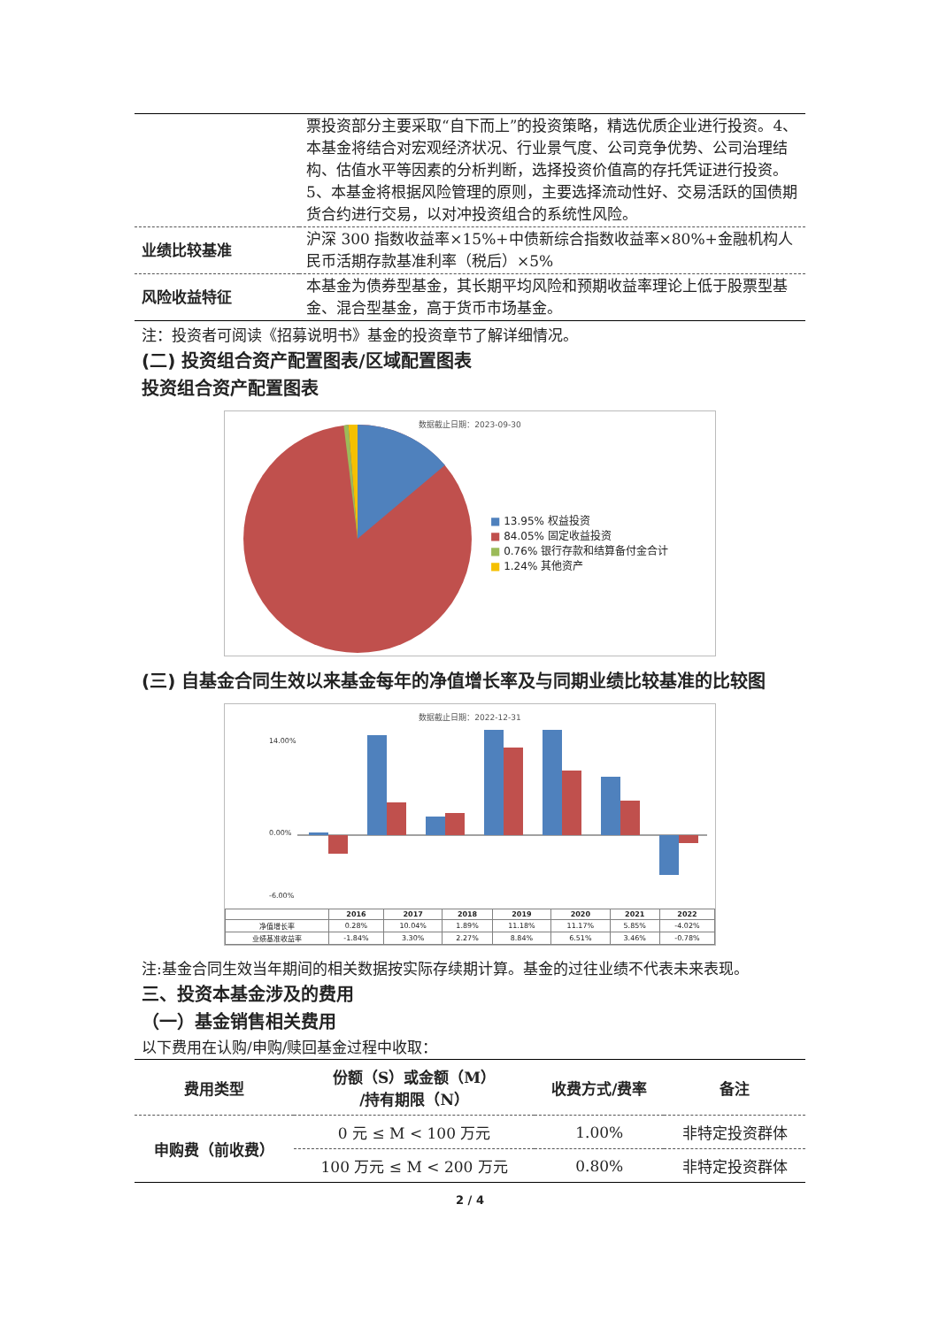| | 票投资部分主要采取“自下而上”的投资策略，精选优质企业进行投资。4、本基金将结合对宏观经济状况、行业景气度、公司竞争优势、公司治理结构、估值水平等因素的分析判断，选择投资价值高的存托凭证进行投资。5、本基金将根据风险管理的原则，主要选择流动性好、交易活跃的国债期货合约进行交易，以对冲投资组合的系统性风险。 |
| 业绩比较基准 | 沪深 300 指数收益率×15%+中债新综合指数收益率×80%+金融机构人民币活期存款基准利率（税后）×5% |
| 风险收益特征 | 本基金为债券型基金，其长期平均风险和预期收益率理论上低于股票型基金、混合型基金，高于货币市场基金。 |
注：投资者可阅读《招募说明书》基金的投资章节了解详细情况。
(二) 投资组合资产配置图表/区域配置图表
投资组合资产配置图表
数据截止日期：2023-09-30
■ 13.95% 权益投资
■ 84.05% 固定收益投资
■ 0.76% 银行存款和结算备付金合计
■ 1.24% 其他资产
(三) 自基金合同生效以来基金每年的净值增长率及与同期业绩比较基准的比较图
数据截止日期：2022-12-31
14.00%
0.00%
-6.00%
| | 2016 | 2017 | 2018 | 2019 | 2020 | 2021 | 2022 |
| --- | --- | --- | --- | --- | --- | --- | --- |
| 净值增长率 | 0.28% | 10.04% | 1.89% | 11.18% | 11.17% | 5.85% | -4.02% |
| 业绩基准收益率 | -1.84% | 3.30% | 2.27% | 8.84% | 6.51% | 3.46% | -0.78% |
注:基金合同生效当年期间的相关数据按实际存续期计算。基金的过往业绩不代表未来表现。
三、投资本基金涉及的费用
（一）基金销售相关费用
以下费用在认购/申购/赎回基金过程中收取：
| 费用类型 | 份额（S）或金额（M） /持有期限（N） | 收费方式/费率 | 备注 |
| --- | --- | --- | --- |
| 申购费（前收费） | 0 元 ≤ M < 100 万元 | 1.00% | 非特定投资群体 |
| | 100 万元 ≤ M < 200 万元 | 0.80% | 非特定投资群体 |
2 / 4